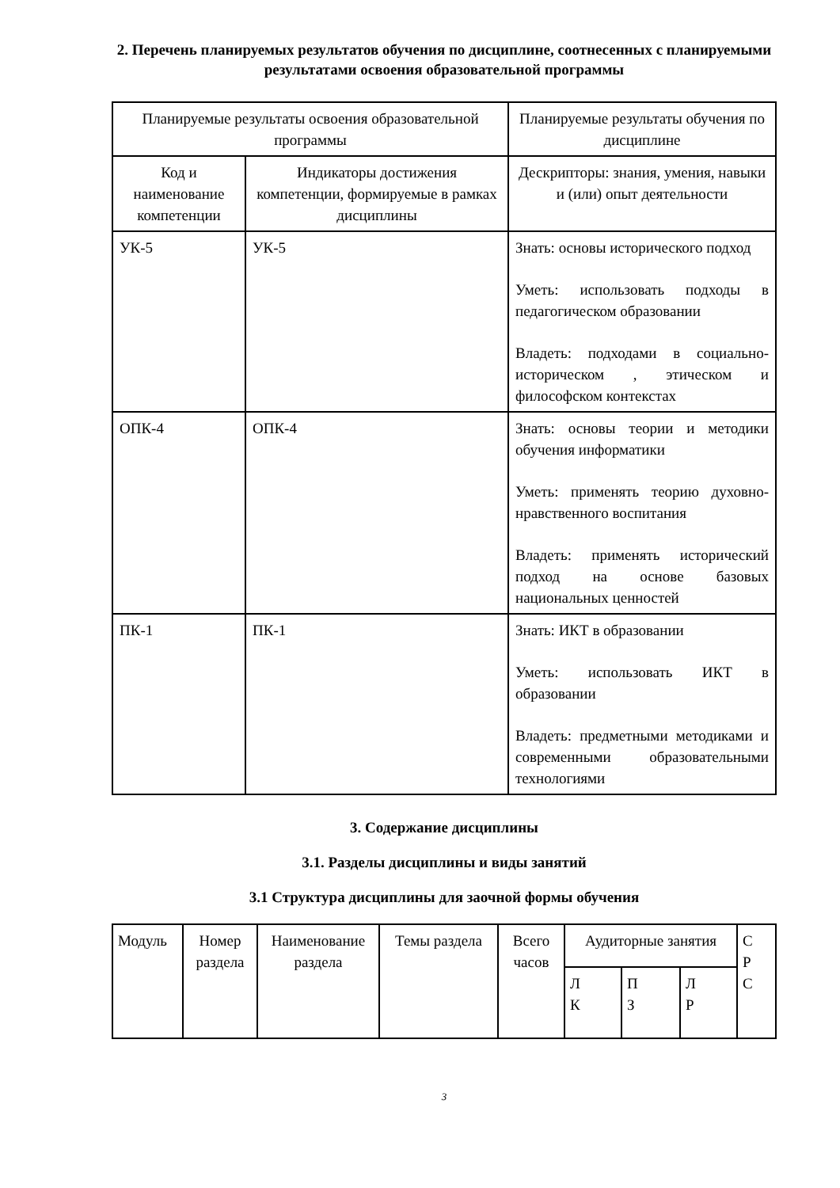2. Перечень планируемых результатов обучения по дисциплине, соотнесенных с планируемыми результатами освоения образовательной программы
| Планируемые результаты освоения образовательной программы | | Планируемые результаты обучения по дисциплине |
| Код и наименование компетенции | Индикаторы достижения компетенции, формируемые в рамках дисциплины | Дескрипторы: знания, умения, навыки и (или) опыт деятельности |
| УК-5 | УК-5 | Знать: основы исторического подход Уметь: использовать подходы в педагогическом образовании Владеть: подходами в социально-историческом , этическом и философском контекстах |
| ОПК-4 | ОПК-4 | Знать: основы теории и методики обучения информатики Уметь: применять теорию духовно-нравственного воспитания Владеть: применять исторический подход на основе базовых национальных ценностей |
| ПК-1 | ПК-1 | Знать: ИКТ в образовании Уметь: использовать ИКТ в образовании Владеть: предметными методиками и современными образовательными технологиями |
3. Содержание дисциплины
3.1. Разделы дисциплины и виды занятий
3.1 Структура дисциплины для заочной формы обучения
| Модуль | Номер раздела | Наименование раздела | Темы раздела | Всего часов | Аудиторные занятия | | | С Р С |
| | | | | | Л К | П З | Л Р | |
3